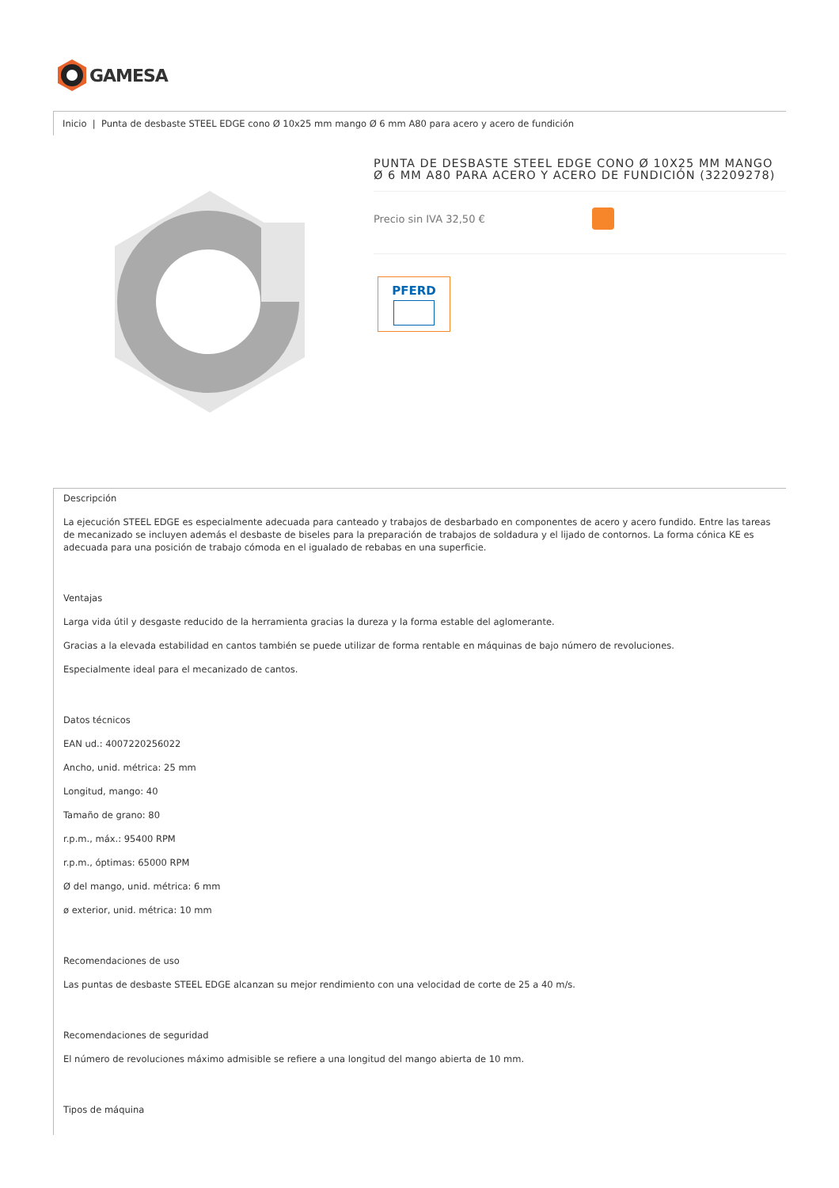GAMESA
Inicio | Punta de desbaste STEEL EDGE cono Ø 10x25 mm mango Ø 6 mm A80 para acero y acero de fundición
PUNTA DE DESBASTE STEEL EDGE CONO Ø 10X25 MM MANGO Ø 6 MM A80 PARA ACERO Y ACERO DE FUNDICIÓN (32209278)
Precio sin IVA 32,50 €
PFERD
Descripción
La ejecución STEEL EDGE es especialmente adecuada para canteado y trabajos de desbarbado en componentes de acero y acero fundido. Entre las tareas de mecanizado se incluyen además el desbaste de biseles para la preparación de trabajos de soldadura y el lijado de contornos. La forma cónica KE es adecuada para una posición de trabajo cómoda en el igualado de rebabas en una superficie.
Ventajas
Larga vida útil y desgaste reducido de la herramienta gracias la dureza y la forma estable del aglomerante.
Gracias a la elevada estabilidad en cantos también se puede utilizar de forma rentable en máquinas de bajo número de revoluciones.
Especialmente ideal para el mecanizado de cantos.
Datos técnicos
EAN ud.: 4007220256022
Ancho, unid. métrica: 25 mm
Longitud, mango: 40
Tamaño de grano: 80
r.p.m., máx.: 95400 RPM
r.p.m., óptimas: 65000 RPM
Ø del mango, unid. métrica: 6 mm
ø exterior, unid. métrica: 10 mm
Recomendaciones de uso
Las puntas de desbaste STEEL EDGE alcanzan su mejor rendimiento con una velocidad de corte de 25 a 40 m/s.
Recomendaciones de seguridad
El número de revoluciones máximo admisible se refiere a una longitud del mango abierta de 10 mm.
Tipos de máquina